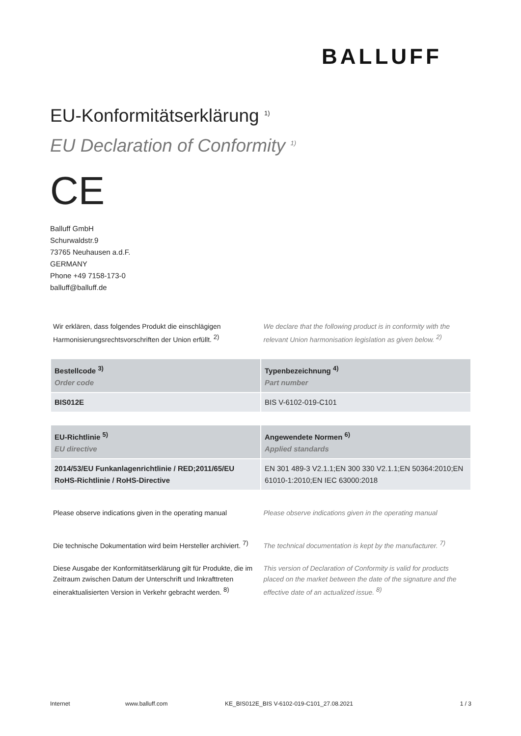BALLUFF
EU-Konformitätserklärung <sup>1)</sup>
EU Declaration of Conformity <sup>1)</sup>
CE
Balluff GmbH
Schurwaldstr.9
73765 Neuhausen a.d.F.
GERMANY
Phone +49 7158-173-0
balluff@balluff.de
Wir erklären, dass folgendes Produkt die einschlägigen Harmonisierungsrechtsvorschriften der Union erfüllt. <sup>2)</sup>
We declare that the following product is in conformity with the relevant Union harmonisation legislation as given below. <sup>2)</sup>
| Bestellcode <sup>3)</sup> Order code | Typenbezeichnung <sup>4)</sup> Part number |
| --- | --- |
| BIS012E | BIS V-6102-019-C101 |
| EU-Richtlinie <sup>5)</sup> EU directive | Angewendete Normen <sup>6)</sup> Applied standards |
| --- | --- |
| 2014/53/EU Funkanlagenrichtlinie / RED;2011/65/EU RoHS-Richtlinie / RoHS-Directive | EN 301 489-3 V2.1.1;EN 300 330 V2.1.1;EN 50364:2010;EN 61010-1:2010;EN IEC 63000:2018 |
Please observe indications given in the operating manual
Please observe indications given in the operating manual
Die technische Dokumentation wird beim Hersteller archiviert. <sup>7)</sup>
The technical documentation is kept by the manufacturer. <sup>7)</sup>
Diese Ausgabe der Konformitätserklärung gilt für Produkte, die im Zeitraum zwischen Datum der Unterschrift und Inkrafttreten eineraktualisierten Version in Verkehr gebracht werden. <sup>8)</sup>
This version of Declaration of Conformity is valid for products placed on the market between the date of the signature and the effective date of an actualized issue. <sup>8)</sup>
Internet www.balluff.com KE_BIS012E_BIS V-6102-019-C101_27.08.2021 1 / 3